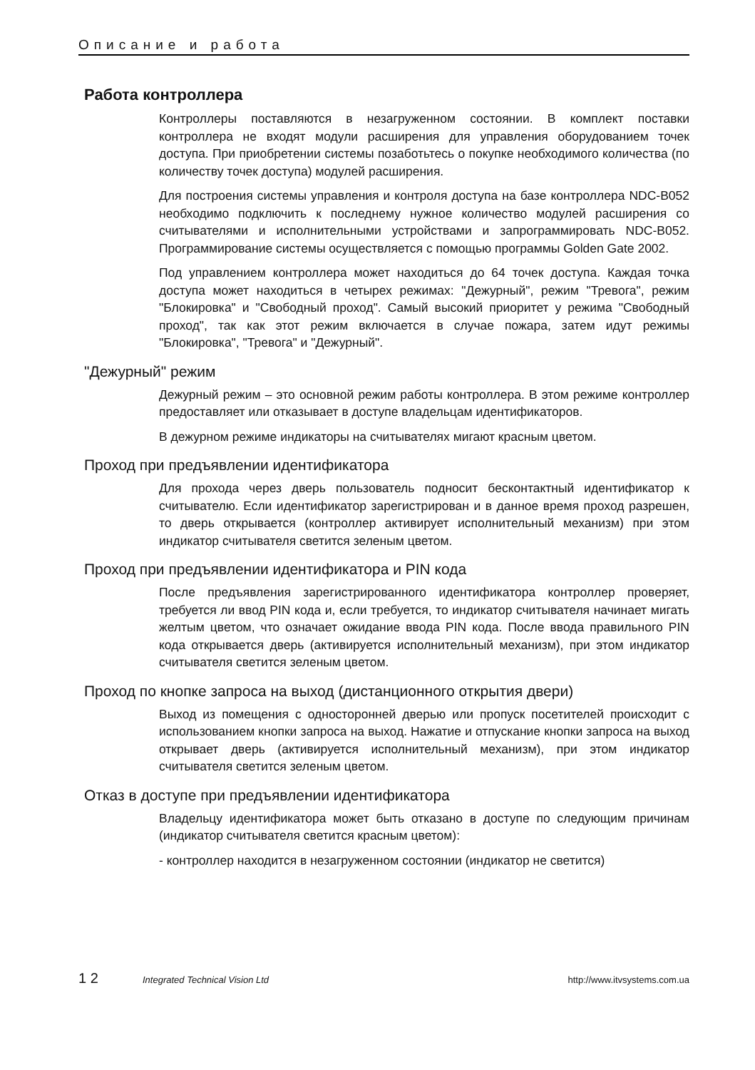Описание и работа
Работа контроллера
Контроллеры поставляются в незагруженном состоянии. В комплект поставки контроллера не входят модули расширения для управления оборудованием точек доступа. При приобретении системы позаботьтесь о покупке необходимого количества (по количеству точек доступа) модулей расширения.
Для построения системы управления и контроля доступа на базе контроллера NDC-B052 необходимо подключить к последнему нужное количество модулей расширения со считывателями и исполнительными устройствами и запрограммировать NDC-B052. Программирование системы осуществляется с помощью программы Golden Gate 2002.
Под управлением контроллера может находиться до 64 точек доступа. Каждая точка доступа может находиться в четырех режимах: "Дежурный", режим "Тревога", режим "Блокировка" и "Свободный проход". Самый высокий приоритет у режима "Свободный проход", так как этот режим включается в случае пожара, затем идут режимы "Блокировка", "Тревога" и "Дежурный".
"Дежурный" режим
Дежурный режим – это основной режим работы контроллера. В этом режиме контроллер предоставляет или отказывает в доступе владельцам идентификаторов.
В дежурном режиме индикаторы на считывателях мигают красным цветом.
Проход при предъявлении идентификатора
Для прохода через дверь пользователь подносит бесконтактный идентификатор к считывателю. Если идентификатор зарегистрирован и в данное время проход разрешен, то дверь открывается (контроллер активирует исполнительный механизм) при этом индикатор считывателя светится зеленым цветом.
Проход при предъявлении идентификатора и PIN кода
После предъявления зарегистрированного идентификатора контроллер проверяет, требуется ли ввод PIN кода и, если требуется, то индикатор считывателя начинает мигать желтым цветом, что означает ожидание ввода PIN кода. После ввода правильного PIN кода открывается дверь (активируется исполнительный механизм), при этом индикатор считывателя светится зеленым цветом.
Проход по кнопке запроса на выход (дистанционного открытия двери)
Выход из помещения с односторонней дверью или пропуск посетителей происходит с использованием кнопки запроса на выход. Нажатие и отпускание кнопки запроса на выход открывает дверь (активируется исполнительный механизм), при этом индикатор считывателя светится зеленым цветом.
Отказ в доступе при предъявлении идентификатора
Владельцу идентификатора может быть отказано в доступе по следующим причинам (индикатор считывателя светится красным цветом):
- контроллер находится в незагруженном состоянии (индикатор не светится)
1 2 Integrated Technical Vision Ltd http://www.itvsystems.com.ua